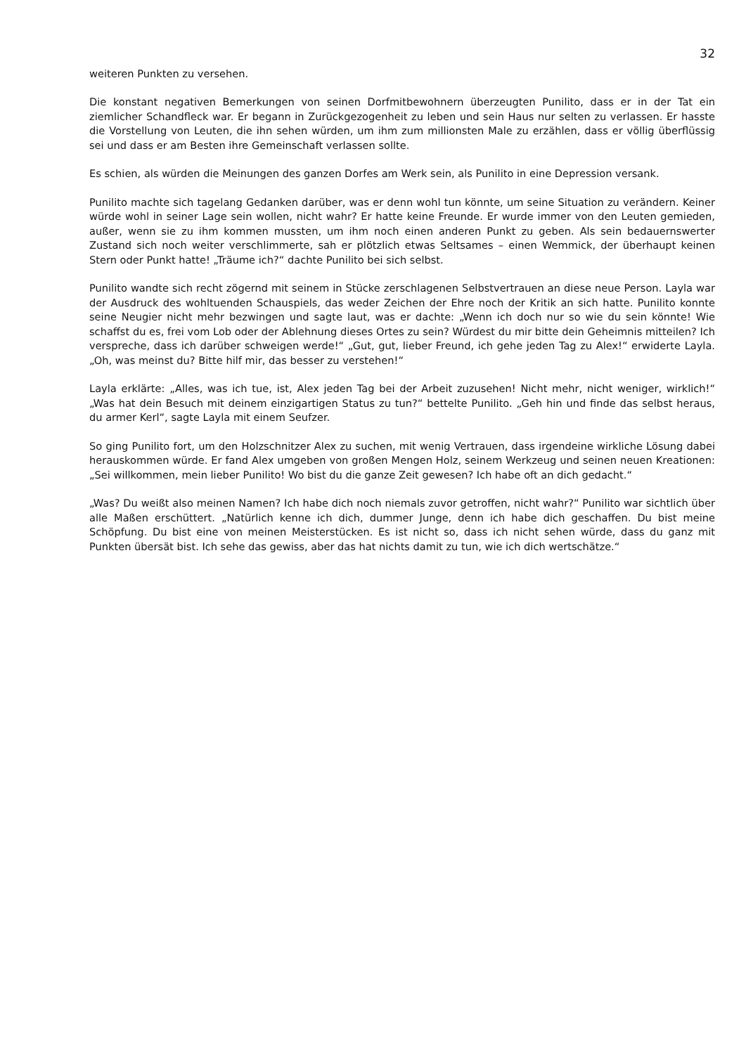32
weiteren Punkten zu versehen.
Die konstant negativen Bemerkungen von seinen Dorfmitbewohnern überzeugten Punilito, dass er in der Tat ein ziemlicher Schandfleck war. Er begann in Zurückgezogenheit zu leben und sein Haus nur selten zu verlassen. Er hasste die Vorstellung von Leuten, die ihn sehen würden, um ihm zum millionsten Male zu erzählen, dass er völlig überflüssig sei und dass er am Besten ihre Gemeinschaft verlassen sollte.
Es schien, als würden die Meinungen des ganzen Dorfes am Werk sein, als Punilito in eine Depression versank.
Punilito machte sich tagelang Gedanken darüber, was er denn wohl tun könnte, um seine Situation zu verändern. Keiner würde wohl in seiner Lage sein wollen, nicht wahr? Er hatte keine Freunde. Er wurde immer von den Leuten gemieden, außer, wenn sie zu ihm kommen mussten, um ihm noch einen anderen Punkt zu geben. Als sein bedauernswerter Zustand sich noch weiter verschlimmerte, sah er plötzlich etwas Seltsames – einen Wemmick, der überhaupt keinen Stern oder Punkt hatte! „Träume ich?“ dachte Punilito bei sich selbst.
Punilito wandte sich recht zögernd mit seinem in Stücke zerschlagenen Selbstvertrauen an diese neue Person. Layla war der Ausdruck des wohltuenden Schauspiels, das weder Zeichen der Ehre noch der Kritik an sich hatte. Punilito konnte seine Neugier nicht mehr bezwingen und sagte laut, was er dachte: „Wenn ich doch nur so wie du sein könnte! Wie schaffst du es, frei vom Lob oder der Ablehnung dieses Ortes zu sein? Würdest du mir bitte dein Geheimnis mitteilen? Ich verspreche, dass ich darüber schweigen werde!“ „Gut, gut, lieber Freund, ich gehe jeden Tag zu Alex!“ erwiderte Layla. „Oh, was meinst du? Bitte hilf mir, das besser zu verstehen!“
Layla erklärte: „Alles, was ich tue, ist, Alex jeden Tag bei der Arbeit zuzusehen! Nicht mehr, nicht weniger, wirklich!“ „Was hat dein Besuch mit deinem einzigartigen Status zu tun?“ bettelte Punilito. „Geh hin und finde das selbst heraus, du armer Kerl“, sagte Layla mit einem Seufzer.
So ging Punilito fort, um den Holzschnitzer Alex zu suchen, mit wenig Vertrauen, dass irgendeine wirkliche Lösung dabei herauskommen würde. Er fand Alex umgeben von großen Mengen Holz, seinem Werkzeug und seinen neuen Kreationen: „Sei willkommen, mein lieber Punilito! Wo bist du die ganze Zeit gewesen? Ich habe oft an dich gedacht.“
„Was? Du weißt also meinen Namen? Ich habe dich noch niemals zuvor getroffen, nicht wahr?“ Punilito war sichtlich über alle Maßen erschüttert. „Natürlich kenne ich dich, dummer Junge, denn ich habe dich geschaffen. Du bist meine Schöpfung. Du bist eine von meinen Meisterstücken. Es ist nicht so, dass ich nicht sehen würde, dass du ganz mit Punkten übersät bist. Ich sehe das gewiss, aber das hat nichts damit zu tun, wie ich dich wertschätze.“